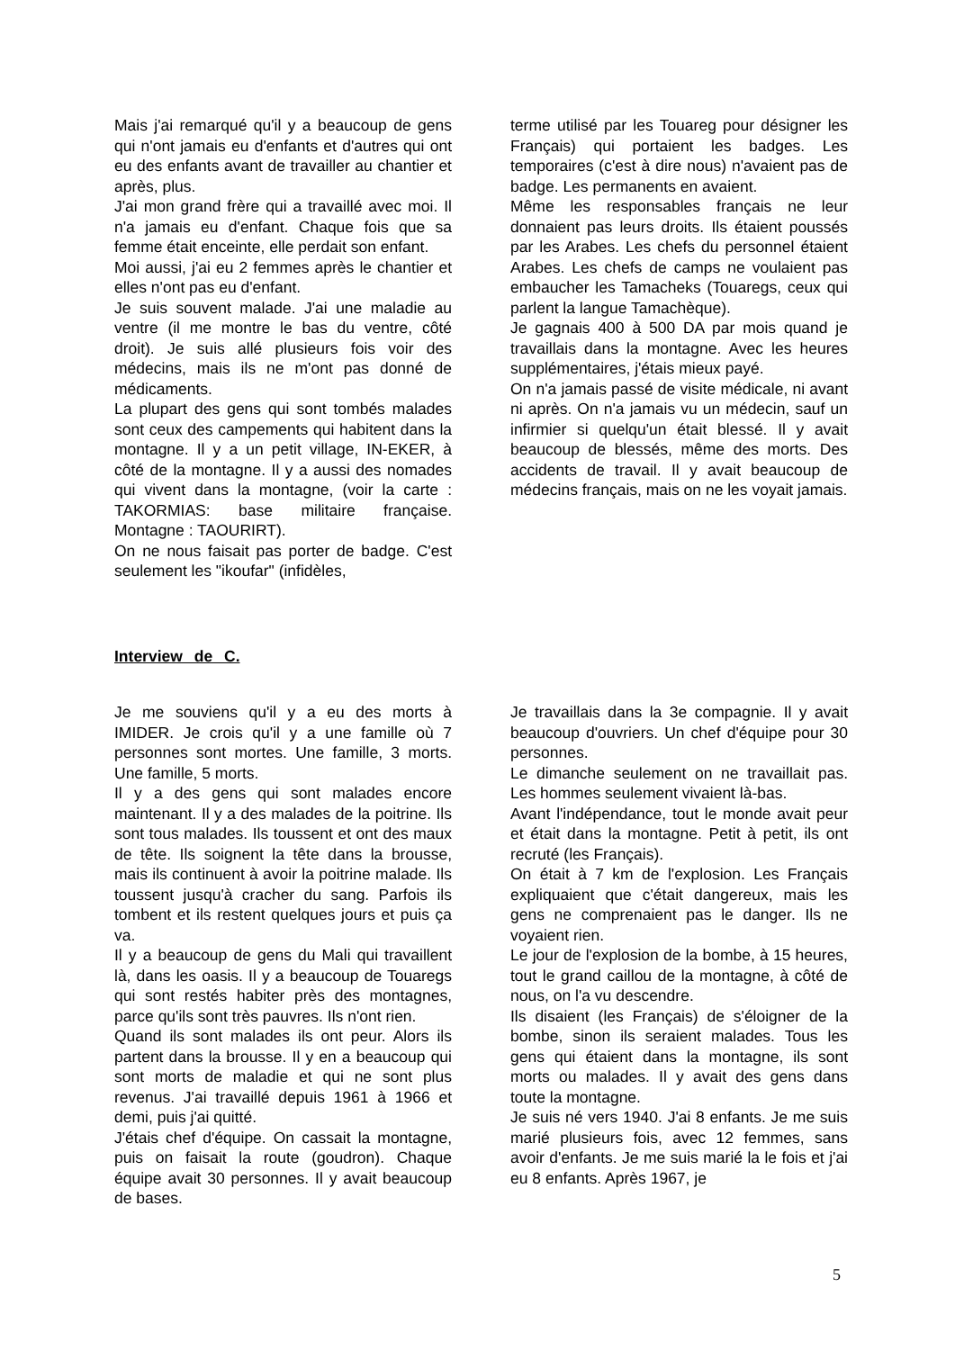Mais j'ai remarqué qu'il y a beaucoup de gens qui n'ont jamais eu d'enfants et d'autres qui ont eu des enfants avant de travailler au chantier et après, plus.
J'ai mon grand frère qui a travaillé avec moi. Il n'a jamais eu d'enfant. Chaque fois que sa femme était enceinte, elle perdait son enfant.
Moi aussi, j'ai eu 2 femmes après le chantier et elles n'ont pas eu d'enfant.
Je suis souvent malade. J'ai une maladie au ventre (il me montre le bas du ventre, côté droit). Je suis allé plusieurs fois voir des médecins, mais ils ne m'ont pas donné de médicaments.
La plupart des gens qui sont tombés malades sont ceux des campements qui habitent dans la montagne. Il y a un petit village, IN-EKER, à côté de la montagne. Il y a aussi des nomades qui vivent dans la montagne, (voir la carte : TAKORMIAS: base militaire française. Montagne : TAOURIRT).
On ne nous faisait pas porter de badge. C'est seulement les "ikoufar" (infidèles,
terme utilisé par les Touareg pour désigner les Français) qui portaient les badges. Les temporaires (c'est à dire nous) n'avaient pas de badge. Les permanents en avaient.
Même les responsables français ne leur donnaient pas leurs droits. Ils étaient poussés par les Arabes. Les chefs du personnel étaient Arabes. Les chefs de camps ne voulaient pas embaucher les Tamacheks (Touaregs, ceux qui parlent la langue Tamachèque).
Je gagnais 400 à 500 DA par mois quand je travaillais dans la montagne. Avec les heures supplémentaires, j'étais mieux payé.
On n'a jamais passé de visite médicale, ni avant ni après. On n'a jamais vu un médecin, sauf un infirmier si quelqu'un était blessé. Il y avait beaucoup de blessés, même des morts. Des accidents de travail. Il y avait beaucoup de médecins français, mais on ne les voyait jamais.
Interview de C.
Je me souviens qu'il y a eu des morts à IMIDER. Je crois qu'il y a une famille où 7 personnes sont mortes. Une famille, 3 morts. Une famille, 5 morts.
Il y a des gens qui sont malades encore maintenant. Il y a des malades de la poitrine. Ils sont tous malades. Ils toussent et ont des maux de tête. Ils soignent la tête dans la brousse, mais ils continuent à avoir la poitrine malade. Ils toussent jusqu'à cracher du sang. Parfois ils tombent et ils restent quelques jours et puis ça va.
Il y a beaucoup de gens du Mali qui travaillent là, dans les oasis. Il y a beaucoup de Touaregs qui sont restés habiter près des montagnes, parce qu'ils sont très pauvres. Ils n'ont rien.
Quand ils sont malades ils ont peur. Alors ils partent dans la brousse. Il y en a beaucoup qui sont morts de maladie et qui ne sont plus revenus. J'ai travaillé depuis 1961 à 1966 et demi, puis j'ai quitté.
J'étais chef d'équipe. On cassait la montagne, puis on faisait la route (goudron). Chaque équipe avait 30 personnes. Il y avait beaucoup de bases.
Je travaillais dans la 3e compagnie. Il y avait beaucoup d'ouvriers. Un chef d'équipe pour 30 personnes.
Le dimanche seulement on ne travaillait pas. Les hommes seulement vivaient là-bas.
Avant l'indépendance, tout le monde avait peur et était dans la montagne. Petit à petit, ils ont recruté (les Français).
On était à 7 km de l'explosion. Les Français expliquaient que c'était dangereux, mais les gens ne comprenaient pas le danger. Ils ne voyaient rien.
Le jour de l'explosion de la bombe, à 15 heures, tout le grand caillou de la montagne, à côté de nous, on l'a vu descendre.
Ils disaient (les Français) de s'éloigner de la bombe, sinon ils seraient malades. Tous les gens qui étaient dans la montagne, ils sont morts ou malades. Il y avait des gens dans toute la montagne.
Je suis né vers 1940. J'ai 8 enfants. Je me suis marié plusieurs fois, avec 12 femmes, sans avoir d'enfants. Je me suis marié la le fois et j'ai eu 8 enfants. Après 1967, je
5